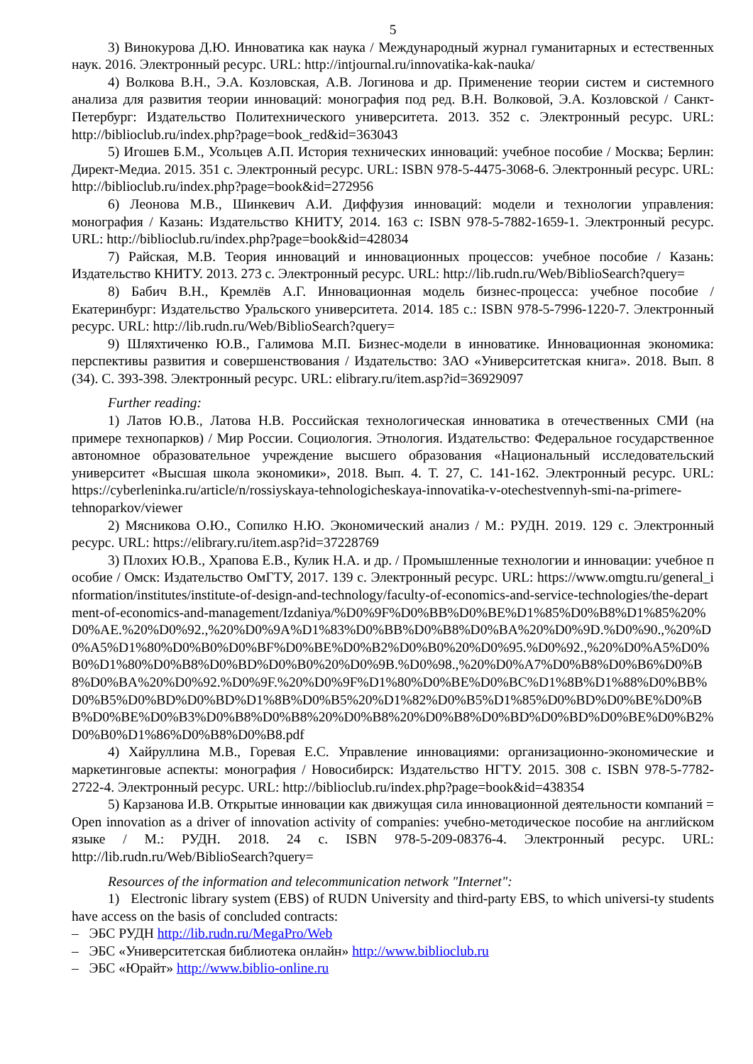5
3) Винокурова Д.Ю. Инноватика как наука / Международный журнал гуманитарных и естественных наук. 2016. Электронный ресурс. URL: http://intjournal.ru/innovatika-kak-nauka/
4) Волкова В.Н., Э.А. Козловская, А.В. Логинова и др. Применение теории систем и системного анализа для развития теории инноваций: монография под ред. В.Н. Волковой, Э.А. Козловской / Санкт-Петербург: Издательство Политехнического университета. 2013. 352 с. Электронный ресурс. URL: http://biblioclub.ru/index.php?page=book_red&id=363043
5) Игошев Б.М., Усольцев А.П. История технических инноваций: учебное пособие / Москва; Берлин: Директ-Медиа. 2015. 351 с. Электронный ресурс. URL: ISBN 978-5-4475-3068-6. Электронный ресурс. URL: http://biblioclub.ru/index.php?page=book&id=272956
6) Леонова М.В., Шинкевич А.И. Диффузия инноваций: модели и технологии управления: монография / Казань: Издательство КНИТУ, 2014. 163 с: ISBN 978-5-7882-1659-1. Электронный ресурс. URL: http://biblioclub.ru/index.php?page=book&id=428034
7) Райская, М.В. Теория инноваций и инновационных процессов: учебное пособие / Казань: Издательство КНИТУ. 2013. 273 с. Электронный ресурс. URL: http://lib.rudn.ru/Web/BiblioSearch?query=
8) Бабич В.Н., Кремлёв А.Г. Инновационная модель бизнес-процесса: учебное пособие / Екатеринбург: Издательство Уральского университета. 2014. 185 с.: ISBN 978-5-7996-1220-7. Электронный ресурс. URL: http://lib.rudn.ru/Web/BiblioSearch?query=
9) Шляхтиченко Ю.В., Галимова М.П. Бизнес-модели в инноватике. Инновационная экономика: перспективы развития и совершенствования / Издательство: ЗАО «Университетская книга». 2018. Вып. 8 (34). С. 393-398. Электронный ресурс. URL: elibrary.ru/item.asp?id=36929097
Further reading:
1) Латов Ю.В., Латова Н.В. Российская технологическая инноватика в отечественных СМИ (на примере технопарков) / Мир России. Социология. Этнология. Издательство: Федеральное государственное автономное образовательное учреждение высшего образования «Национальный исследовательский университет «Высшая школа экономики», 2018. Вып. 4. Т. 27, С. 141-162. Электронный ресурс. URL: https://cyberleninka.ru/article/n/rossiyskaya-tehnologicheskaya-innovatika-v-otechestvennyh-smi-na-primere-tehnoparkov/viewer
2) Мясникова О.Ю., Сопилко Н.Ю. Экономический анализ / М.: РУДН. 2019. 129 с. Электронный ресурс. URL: https://elibrary.ru/item.asp?id=37228769
3) Плохих Ю.В., Храпова Е.В., Кулик Н.А. и др. / Промышленные технологии и инновации: учебное пособие / Омск: Издательство ОмГТУ, 2017. 139 с. Электронный ресурс. URL: https://www.omgtu.ru/general_information/institutes/institute-of-design-and-technology/faculty-of-economics-and-service-technologies/the-department-of-economics-and-management/Izdaniya/%D0%9F%D0%BB%D0%BE%D1%85%D0%B8%D1%85%20%D0%AE.%20%D0%92.,%20%D0%9A%D1%83%D0%BB%D0%B8%D0%BA%20%D0%9D.%D0%90.,%20%D0%A5%D1%80%D0%B0%D0%BF%D0%BE%D0%B2%D0%B0%20%D0%95.%D0%92.,%20%D0%A5%D0%B0%D1%80%D0%B8%D0%BD%D0%B0%20%D0%9B.%D0%98.,%20%D0%A7%D0%B8%D0%B6%D0%B8%D0%BA%20%D0%92.%D0%9F.%20%D0%9F%D1%80%D0%BE%D0%BC%D1%8B%D1%88%D0%BB%D0%B5%D0%BD%D0%BD%D1%8B%D0%B5%20%D1%82%D0%B5%D1%85%D0%BD%D0%BE%D0%BB%D0%BE%D0%B3%D0%B8%D0%B8%20%D0%B8%20%D0%B8%D0%BD%D0%BD%D0%BE%D0%B2%D0%B0%D1%86%D0%B8%D0%B8.pdf
4) Хайруллина М.В., Горевая Е.С. Управление инновациями: организационно-экономические и маркетинговые аспекты: монография / Новосибирск: Издательство НГТУ. 2015. 308 с. ISBN 978-5-7782-2722-4. Электронный ресурс. URL: http://biblioclub.ru/index.php?page=book&id=438354
5) Карзанова И.В. Открытые инновации как движущая сила инновационной деятельности компаний = Open innovation as a driver of innovation activity of companies: учебно-методическое пособие на английском языке / М.: РУДН. 2018. 24 с. ISBN 978-5-209-08376-4. Электронный ресурс. URL: http://lib.rudn.ru/Web/BiblioSearch?query=
Resources of the information and telecommunication network "Internet":
1) Electronic library system (EBS) of RUDN University and third-party EBS, to which universi-ty students have access on the basis of concluded contracts:
– ЭБС РУДН http://lib.rudn.ru/MegaPro/Web
– ЭБС «Университетская библиотека онлайн» http://www.biblioclub.ru
– ЭБС «Юрайт» http://www.biblio-online.ru